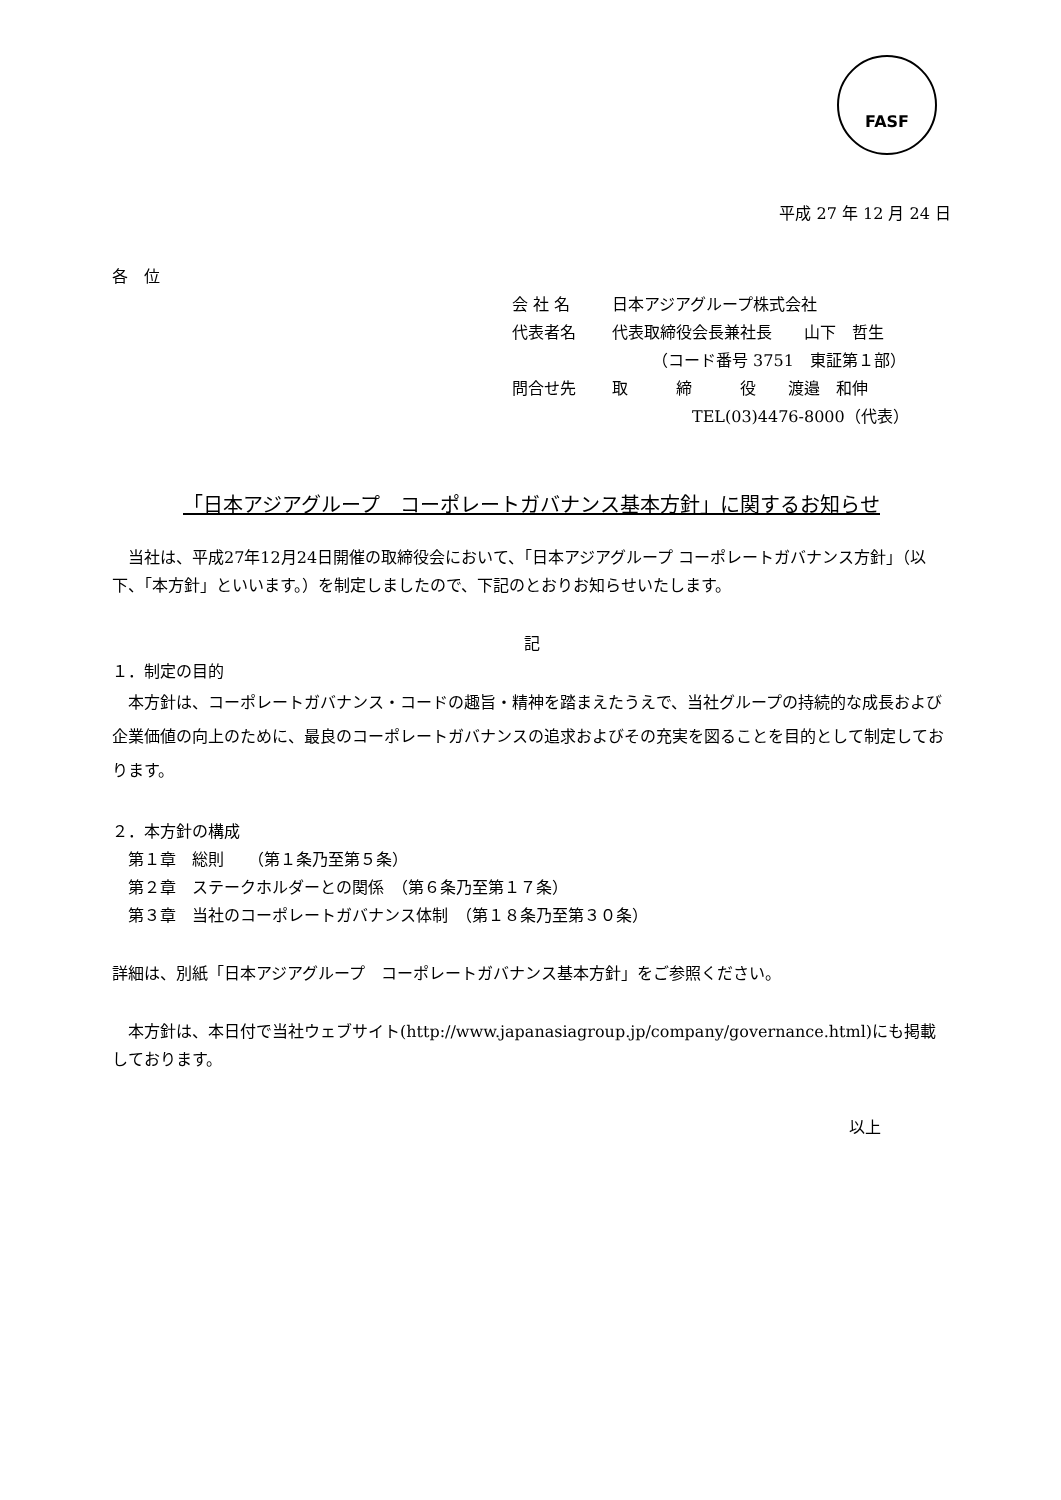FASF
平成 27 年 12 月 24 日
各　位
会 社 名 日本アジアグループ株式会社
代表者名 代表取締役会長兼社長　　山下　哲生
　　　（コード番号 3751　東証第１部）
問合せ先 取　　　締　　　役　　渡邉　和伸
　　　　　TEL(03)4476-8000（代表）
「日本アジアグループ　コーポレートガバナンス基本方針」に関するお知らせ
当社は、平成27年12月24日開催の取締役会において、「日本アジアグループ コーポレートガバナンス方針」（以下、「本方針」といいます。）を制定しましたので、下記のとおりお知らせいたします。
記
１．制定の目的
本方針は、コーポレートガバナンス・コードの趣旨・精神を踏まえたうえで、当社グループの持続的な成長および企業価値の向上のために、最良のコーポレートガバナンスの追求およびその充実を図ることを目的として制定しております。
２．本方針の構成
第１章　総則　　（第１条乃至第５条）
第２章　ステークホルダーとの関係　（第６条乃至第１７条）
第３章　当社のコーポレートガバナンス体制　（第１８条乃至第３０条）
詳細は、別紙「日本アジアグループ　コーポレートガバナンス基本方針」をご参照ください。
本方針は、本日付で当社ウェブサイト(http://www.japanasiagroup.jp/company/governance.html)にも掲載しております。
以上